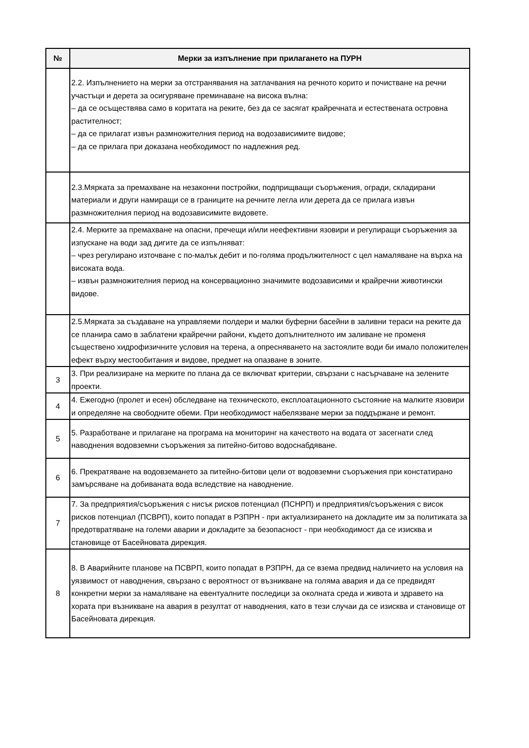| № | Мерки за изпълнение при прилагането на ПУРН |
| --- | --- |
| | 2.2. Изпълнението на мерки за отстранявания на затлачвания на речното корито и почистване на речни участъци и дерета за осигуряване преминаване на висока вълна: – да се осъществява само в коритата на реките, без да се засягат крайречната и естествената островна растителност; – да се прилагат извън размножителния период на водозависимите видове; – да се прилага при доказана необходимост по надлежния ред. |
| | 2.3.Мярката за премахване на незаконни постройки, подприщващи съоръжения, огради, складирани материали и други намиращи се в границите на речните легла или дерета да се прилага извън размножителния период на водозависимите видовете. |
| | 2.4. Мерките за премахване на опасни, пречещи и/или неефективни язовири и регулиращи съоръжения за изпускане на води зад дигите да се изпълняват: – чрез регулирано източване с по-малък дебит и по-голяма продължителност с цел намаляване на върха на високата вода. – извън размножителния период на консервационно значимите водозависими и крайречни животински видове. |
| | 2.5.Мярката за създаване на управляеми полдери и малки буферни басейни в заливни тераси на реките да се планира само в заблатени крайречни райони, където допълнителното им заливане не променя съществено хидрофизичните условия на терена, а опресняването на застоялите води би имало положителен ефект върху местообитания и видове, предмет на опазване в зоните. |
| 3 | 3. При реализиране на мерките по плана да се включват критерии, свързани с насърчаване на зелените проекти. |
| 4 | 4. Ежегодно (пролет и есен) обследване на техническото, експлоатационното състояние на малките язовири и определяне на свободните обеми. При необходимост набелязване мерки за поддържане и ремонт. |
| 5 | 5. Разработване и прилагане на програма на мониторинг на качеството на водата от засегнати след наводнения водовземни съоръжения за питейно-битово водоснабдяване. |
| 6 | 6. Прекратяване на водовземането за питейно-битови цели от водовземни съоръжения при констатирано замърсяване на добиваната вода вследствие на наводнение. |
| 7 | 7. За предприятия/съоръжения с нисък рисков потенциал (ПСНРП) и предприятия/съоръжения с висок рисков потенциал (ПСВРП), които попадат в РЗПРН - при актуализирането на докладите им за политиката за предотвратяване на големи аварии и докладите за безопасност - при необходимост да се изисква и становище от Басейновата дирекция. |
| 8 | 8. В Аварийните планове на ПСВРП, които попадат в РЗПРН, да се взема предвид наличието на условия на уязвимост от наводнения, свързано с вероятност от възникване на голяма авария и да се предвидят конкретни мерки за намаляване на евентуалните последици за околната среда и живота и здравето на хората при възникване на авария в резултат от наводнения, като в тези случаи да се изисква и становище от Басейновата дирекция. |